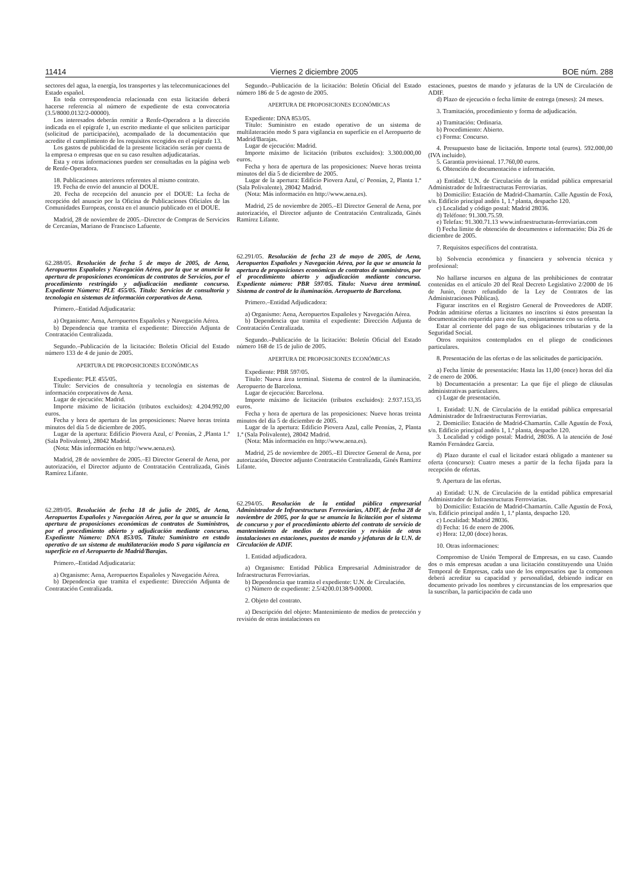11414 Viernes 2 diciembre 2005 BOE núm. 288
sectores del agua, la energía, los transportes y las telecomunicaciones del Estado español.
En toda correspondencia relacionada con esta licitación deberá hacerse referencia al número de expediente de esta convocatoria (3.5/8000.0132/2-00000).
Los interesados deberán remitir a Renfe-Operadora a la dirección indicada en el epígrafe 1, un escrito mediante el que soliciten participar (solicitud de participación), acompañado de la documentación que acredite el cumplimiento de los requisitos recogidos en el epígrafe 13.
Los gastos de publicidad de la presente licitación serán por cuenta de la empresa o empresas que en su caso resulten adjudicatarias.
Esta y otras informaciones pueden ser consultadas en la página web de Renfe-Operadora.
18. Publicaciones anteriores referentes al mismo contrato.
19. Fecha de envío del anuncio al DOUE.
20. Fecha de recepción del anuncio por el DOUE: La fecha de recepción del anuncio por la Oficina de Publicaciones Oficiales de las Comunidades Europeas, consta en el anuncio publicado en el DOUE.
Madrid, 28 de noviembre de 2005.–Director de Compras de Servicios de Cercanías, Mariano de Francisco Lafuente.
62.288/05. Resolución de fecha 5 de mayo de 2005, de Aena, Aeropuertos Españoles y Navegación Aérea, por la que se anuncia la apertura de proposiciones económicas de contratos de Servicios, por el procedimiento restringido y adjudicación mediante concurso. Expediente Número: PLE 455/05. Título: Servicios de consultoría y tecnología en sistemas de información corporativos de Aena.
Primero.–Entidad Adjudicataria:
a) Organismo: Aena, Aeropuertos Españoles y Navegación Aérea.
b) Dependencia que tramita el expediente: Dirección Adjunta de Contratación Centralizada.
Segundo.–Publicación de la licitación: Boletín Oficial del Estado número 133 de 4 de junio de 2005.
APERTURA DE PROPOSICIONES ECONÓMICAS
Expediente: PLE 455/05.
Título: Servicios de consultoría y tecnología en sistemas de información corporativos de Aena.
Lugar de ejecución: Madrid.
Importe máximo de licitación (tributos excluidos): 4.204.992,00 euros.
Fecha y hora de apertura de las proposiciones: Nueve horas treinta minutos del día 5 de diciembre de 2005.
Lugar de la apertura: Edificio Piovera Azul, c/ Peonías, 2 ,Planta 1.ª (Sala Polivalente), 28042 Madrid.
(Nota: Más información en http://www.aena.es).
Madrid, 28 de noviembre de 2005.–El Director General de Aena, por autorización, el Director adjunto de Contratación Centralizada, Ginés Ramírez Lifante.
62.289/05. Resolución de fecha 18 de julio de 2005, de Aena, Aeropuertos Españoles y Navegación Aérea, por la que se anuncia la apertura de proposiciones económicas de contratos de Suministros, por el procedimiento abierto y adjudicación mediante concurso. Expediente Número: DNA 853/05. Título: Suministro en estado operativo de un sistema de multilateración modo S para vigilancia en superficie en el Aeropuerto de Madrid/Barajas.
Primero.–Entidad Adjudicataria:
a) Organismo: Aena, Aeropuertos Españoles y Navegación Aérea.
b) Dependencia que tramita el expediente: Dirección Adjunta de Contratación Centralizada.
Segundo.–Publicación de la licitación: Boletín Oficial del Estado número 186 de 5 de agosto de 2005.
APERTURA DE PROPOSICIONES ECONÓMICAS
Expediente: DNA 853/05.
Título: Suministro en estado operativo de un sistema de multilateración modo S para vigilancia en superficie en el Aeropuerto de Madrid/Barajas.
Lugar de ejecución: Madrid.
Importe máximo de licitación (tributos excluidos): 3.300.000,00 euros.
Fecha y hora de apertura de las proposiciones: Nueve horas treinta minutos del día 5 de diciembre de 2005.
Lugar de la apertura: Edificio Piovera Azul, c/ Peonías, 2, Planta 1.ª (Sala Polivalente), 28042 Madrid.
(Nota: Más información en http://www.aena.es).
Madrid, 25 de noviembre de 2005.–El Director General de Aena, por autorización, el Director adjunto de Contratación Centralizada, Ginés Ramírez Lifante.
62.291/05. Resolución de fecha 23 de mayo de 2005, de Aena, Aeropuertos Españoles y Navegación Aérea, por la que se anuncia la apertura de proposiciones económicas de contratos de suministros, por el procedimiento abierto y adjudicación mediante concurso. Expediente número: PBR 597/05. Título: Nueva área terminal. Sistema de control de la iluminación. Aeropuerto de Barcelona.
Primero.–Entidad Adjudicadora:
a) Organismo: Aena, Aeropuertos Españoles y Navegación Aérea.
b) Dependencia que tramita el expediente: Dirección Adjunta de Contratación Centralizada.
Segundo.–Publicación de la licitación: Boletín Oficial del Estado número 168 de 15 de julio de 2005.
APERTURA DE PROPOSICIONES ECONÓMICAS
Expediente: PBR 597/05.
Título: Nueva área terminal. Sistema de control de la iluminación. Aeropuerto de Barcelona.
Lugar de ejecución: Barcelona.
Importe máximo de licitación (tributos excluidos): 2.937.153,35 euros.
Fecha y hora de apertura de las proposiciones: Nueve horas treinta minutos del día 5 de diciembre de 2005.
Lugar de la apertura: Edificio Piovera Azul, calle Peonías, 2, Planta 1.ª (Sala Polivalente), 28042 Madrid.
(Nota: Más información en http://www.aena.es).
Madrid, 25 de noviembre de 2005.–El Director General de Aena, por autorización, Director adjunto Contratación Centralizada, Ginés Ramírez Lifante.
62.294/05. Resolución de la entidad pública empresarial Administrador de Infraestructuras Ferroviarias, ADIF, de fecha 28 de noviembre de 2005, por la que se anuncia la licitación por el sistema de concurso y por el procedimiento abierto del contrato de servicio de mantenimiento de medios de protección y revisión de otras instalaciones en estaciones, puestos de mando y jefaturas de la U.N. de Circulación de ADIF.
1. Entidad adjudicadora.
a) Organismo: Entidad Pública Empresarial Administrador de Infraestructuras Ferroviarias.
b) Dependencia que tramita el expediente: U.N. de Circulación.
c) Número de expediente: 2.5/4200.0138/9-00000.
2. Objeto del contrato.
a) Descripción del objeto: Mantenimiento de medios de protección y revisión de otras instalaciones en
estaciones, puestos de mando y jefaturas de la UN de Circulación de ADIF.
d) Plazo de ejecución o fecha límite de entrega (meses): 24 meses.
3. Tramitación, procedimiento y forma de adjudicación.
a) Tramitación: Ordinaria.
b) Procedimiento: Abierto.
c) Forma: Concurso.
4. Presupuesto base de licitación. Importe total (euros). 592.000,00 (IVA incluido).
5. Garantía provisional. 17.760,00 euros.
6. Obtención de documentación e información.
a) Entidad: U.N. de Circulación de la entidad pública empresarial Administrador de Infraestructuras Ferroviarias.
b) Domicilio: Estación de Madrid-Chamartín. Calle Agustín de Foxá, s/n. Edificio principal andén 1, 1.ª planta, despacho 120.
c) Localidad y código postal: Madrid 28036.
d) Teléfono: 91.300.75.59.
e) Telefax: 91.300.71.13 www.infraestructuras-ferroviarias.com
f) Fecha límite de obtención de documentos e información: Día 26 de diciembre de 2005.
7. Requisitos específicos del contratista.
b) Solvencia económica y financiera y solvencia técnica y profesional:
No hallarse incursos en alguna de las prohibiciones de contratar contenidas en el artículo 20 del Real Decreto Legislativo 2/2000 de 16 de Junio, (texto refundido de la Ley de Contratos de las Administraciones Públicas).
Figurar inscritos en el Registro General de Proveedores de ADIF. Podrán admitirse ofertas a licitantes no inscritos si éstos presentan la documentación requerida para este fin, conjuntamente con su oferta.
Estar al corriente del pago de sus obligaciones tributarias y de la Seguridad Social.
Otros requisitos contemplados en el pliego de condiciones particulares.
8. Presentación de las ofertas o de las solicitudes de participación.
a) Fecha límite de presentación: Hasta las 11,00 (once) horas del día 2 de enero de 2006.
b) Documentación a presentar: La que fije el pliego de cláusulas administrativas particulares.
c) Lugar de presentación.
1. Entidad: U.N. de Circulación de la entidad pública empresarial Administrador de Infraestructuras Ferroviarias.
2. Domicilio: Estación de Madrid-Chamartín. Calle Agustín de Foxá, s/n. Edificio principal andén 1, 1.ª planta, despacho 120.
3. Localidad y código postal: Madrid, 28036. A la atención de José Ramón Fernández García.
d) Plazo durante el cual el licitador estará obligado a mantener su oferta (concurso): Cuatro meses a partir de la fecha fijada para la recepción de ofertas.
9. Apertura de las ofertas.
a) Entidad: U.N. de Circulación de la entidad pública empresarial Administrador de Infraestructuras Ferroviarias.
b) Domicilio: Estación de Madrid-Chamartín. Calle Agustín de Foxá, s/n. Edificio principal andén 1, 1.ª planta, despacho 120.
c) Localidad: Madrid 28036.
d) Fecha: 16 de enero de 2006.
e) Hora: 12,00 (doce) horas.
10. Otras informaciones:
Compromiso de Unión Temporal de Empresas, en su caso. Cuando dos o más empresas acudan a una licitación constituyendo una Unión Temporal de Empresas, cada uno de los empresarios que la componen deberá acreditar su capacidad y personalidad, debiendo indicar en documento privado los nombres y circunstancias de los empresarios que la suscriban, la participación de cada uno